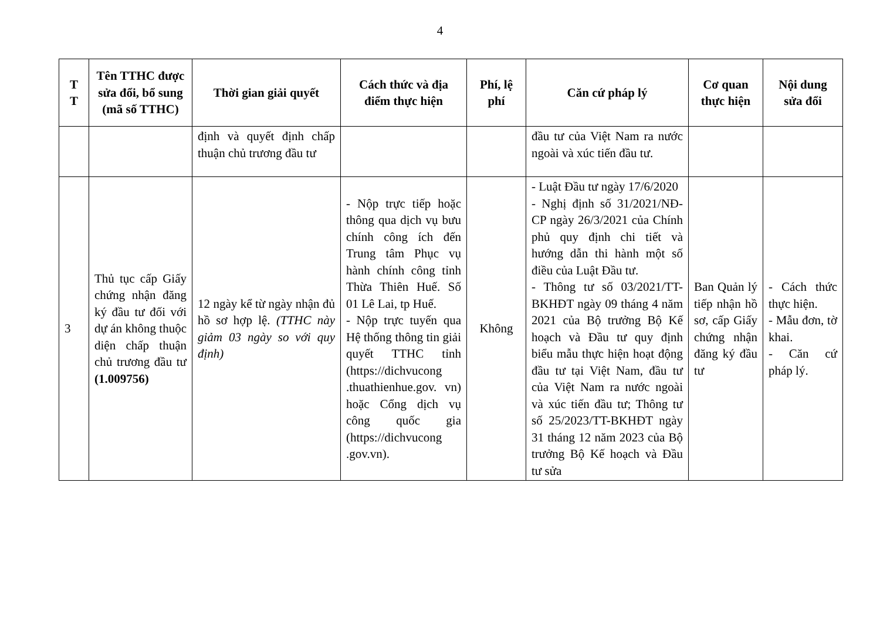4
| T T | Tên TTHC được sửa đổi, bổ sung (mã số TTHC) | Thời gian giải quyết | Cách thức và địa điểm thực hiện | Phí, lệ phí | Căn cứ pháp lý | Cơ quan thực hiện | Nội dung sửa đổi |
| --- | --- | --- | --- | --- | --- | --- | --- |
| | | định và quyết định chấp thuận chủ trương đầu tư | | | đầu tư của Việt Nam ra nước ngoài và xúc tiến đầu tư. | | |
| 3 | Thủ tục cấp Giấy chứng nhận đăng ký đầu tư đối với dự án không thuộc diện chấp thuận chủ trương đầu tư (1.009756) | 12 ngày kể từ ngày nhận đủ hồ sơ hợp lệ. (TTHC này giảm 03 ngày so với quy định) | - Nộp trực tiếp hoặc thông qua dịch vụ bưu chính công ích đến Trung tâm Phục vụ hành chính công tỉnh Thừa Thiên Huế. Số 01 Lê Lai, tp Huế. - Nộp trực tuyến qua Hệ thống thông tin giải quyết TTHC tỉnh (https://dichvucong .thuathienhue.gov. vn) hoặc Cổng dịch vụ công quốc gia (https://dichvucong .gov.vn). | Không | - Luật Đầu tư ngày 17/6/2020 - Nghị định số 31/2021/NĐ-CP ngày 26/3/2021 của Chính phủ quy định chi tiết và hướng dẫn thi hành một số điều của Luật Đầu tư. - Thông tư số 03/2021/TT-BKHĐT ngày 09 tháng 4 năm 2021 của Bộ trưởng Bộ Kế hoạch và Đầu tư quy định biểu mẫu thực hiện hoạt động đầu tư tại Việt Nam, đầu tư của Việt Nam ra nước ngoài và xúc tiến đầu tư; Thông tư số 25/2023/TT-BKHĐT ngày 31 tháng 12 năm 2023 của Bộ trưởng Bộ Kế hoạch và Đầu tư sửa | Ban Quản lý tiếp nhận hồ sơ, cấp Giấy chứng nhận đăng ký đầu tư | - Cách thức thực hiện. - Mẫu đơn, tờ khai. - Căn cứ pháp lý. |